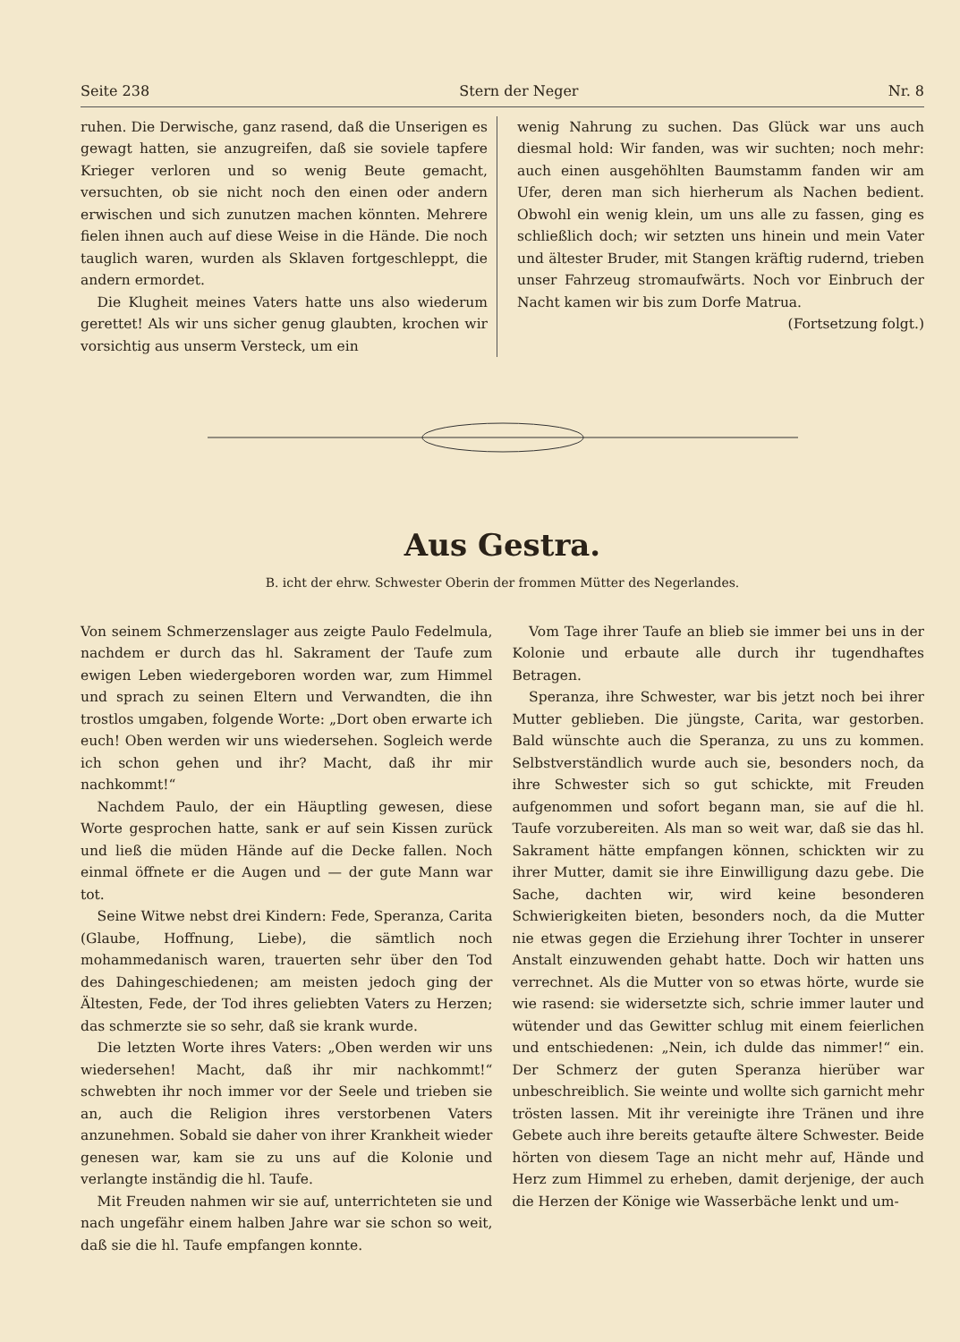Seite 238 Stern der Neger Nr. 8
ruhen. Die Derwische, ganz rasend, daß die Unserigen es gewagt hatten, sie anzugreifen, daß sie soviele tapfere Krieger verloren und so wenig Beute gemacht, versuchten, ob sie nicht noch den einen oder andern erwischen und sich zunutzen machen könnten. Mehrere fielen ihnen auch auf diese Weise in die Hände. Die noch tauglich waren, wurden als Sklaven fortgeschleppt, die andern ermordet.
Die Klugheit meines Vaters hatte uns also wiederum gerettet! Als wir uns sicher genug glaubten, krochen wir vorsichtig aus unserm Versteck, um ein
wenig Nahrung zu suchen. Das Glück war uns auch diesmal hold: Wir fanden, was wir suchten; noch mehr: auch einen ausgehöhlten Baumstamm fanden wir am Ufer, deren man sich hierherum als Nachen bedient. Obwohl ein wenig klein, um uns alle zu fassen, ging es schließlich doch; wir setzten uns hinein und mein Vater und ältester Bruder, mit Stangen kräftig rudernd, trieben unser Fahrzeug stromaufwärts. Noch vor Einbruch der Nacht kamen wir bis zum Dorfe Matrua.
(Fortsetzung folgt.)
Aus Gestra.
B. icht der ehrw. Schwester Oberin der frommen Mütter des Negerlandes.
Von seinem Schmerzenslager aus zeigte Paulo Fedelmula, nachdem er durch das hl. Sakrament der Taufe zum ewigen Leben wiedergeboren worden war, zum Himmel und sprach zu seinen Eltern und Verwandten, die ihn trostlos umgaben, folgende Worte: „Dort oben erwarte ich euch! Oben werden wir uns wiedersehen. Sogleich werde ich schon gehen und ihr? Macht, daß ihr mir nachkommt!“
Nachdem Paulo, der ein Häuptling gewesen, diese Worte gesprochen hatte, sank er auf sein Kissen zurück und ließ die müden Hände auf die Decke fallen. Noch einmal öffnete er die Augen und — der gute Mann war tot.
Seine Witwe nebst drei Kindern: Fede, Speranza, Carita (Glaube, Hoffnung, Liebe), die sämtlich noch mohammedanisch waren, trauerten sehr über den Tod des Dahingeschiedenen; am meisten jedoch ging der Ältesten, Fede, der Tod ihres geliebten Vaters zu Herzen; das schmerzte sie so sehr, daß sie krank wurde.
Die letzten Worte ihres Vaters: „Oben werden wir uns wiedersehen! Macht, daß ihr mir nachkommt!“ schwebten ihr noch immer vor der Seele und trieben sie an, auch die Religion ihres verstorbenen Vaters anzunehmen. Sobald sie daher von ihrer Krankheit wieder genesen war, kam sie zu uns auf die Kolonie und verlangte inständig die hl. Taufe.
Mit Freuden nahmen wir sie auf, unterrichteten sie und nach ungefähr einem halben Jahre war sie schon so weit, daß sie die hl. Taufe empfangen konnte.
Vom Tage ihrer Taufe an blieb sie immer bei uns in der Kolonie und erbaute alle durch ihr tugendhaftes Betragen.
Speranza, ihre Schwester, war bis jetzt noch bei ihrer Mutter geblieben. Die jüngste, Carita, war gestorben. Bald wünschte auch die Speranza, zu uns zu kommen. Selbstverständlich wurde auch sie, besonders noch, da ihre Schwester sich so gut schickte, mit Freuden aufgenommen und sofort begann man, sie auf die hl. Taufe vorzubereiten. Als man so weit war, daß sie das hl. Sakrament hätte empfangen können, schickten wir zu ihrer Mutter, damit sie ihre Einwilligung dazu gebe. Die Sache, dachten wir, wird keine besonderen Schwierigkeiten bieten, besonders noch, da die Mutter nie etwas gegen die Erziehung ihrer Tochter in unserer Anstalt einzuwenden gehabt hatte. Doch wir hatten uns verrechnet. Als die Mutter von so etwas hörte, wurde sie wie rasend: sie widersetzte sich, schrie immer lauter und wütender und das Gewitter schlug mit einem feierlichen und entschiedenen: „Nein, ich dulde das nimmer!“ ein. Der Schmerz der guten Speranza hierüber war unbeschreiblich. Sie weinte und wollte sich garnicht mehr trösten lassen. Mit ihr vereinigte ihre Tränen und ihre Gebete auch ihre bereits getaufte ältere Schwester. Beide hörten von diesem Tage an nicht mehr auf, Hände und Herz zum Himmel zu erheben, damit derjenige, der auch die Herzen der Könige wie Wasserbäche lenkt und um-